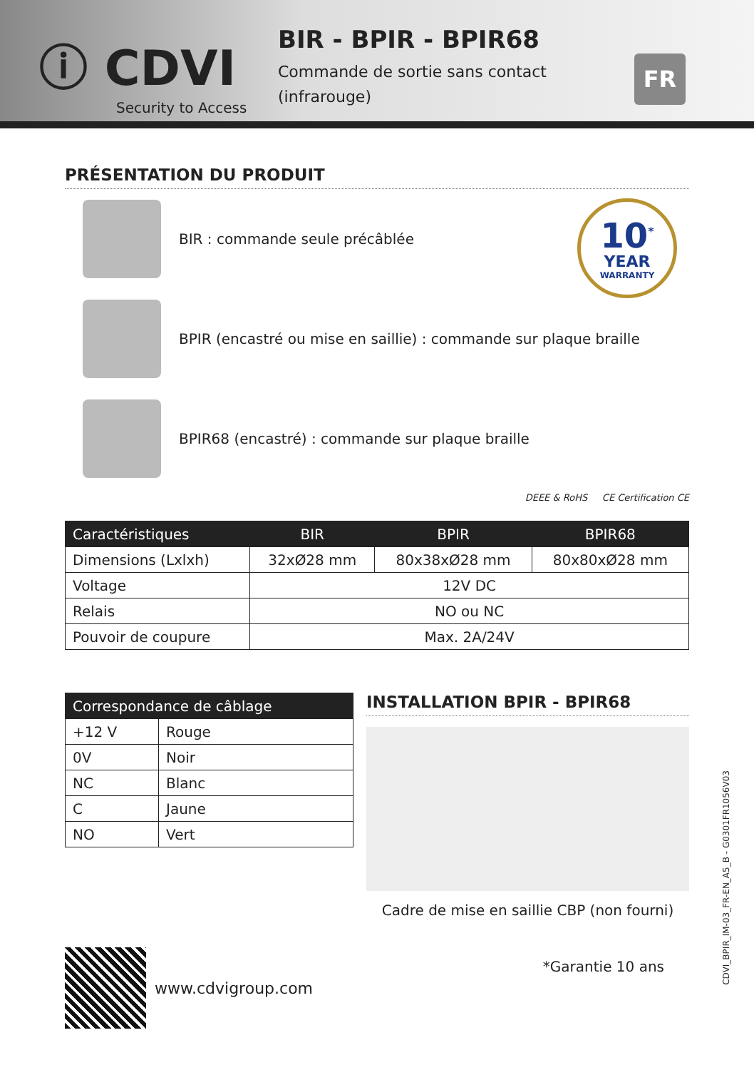ⓘ CDVI
Security to Access
BIR - BPIR - BPIR68
Commande de sortie sans contact
(infrarouge)
FR
PRÉSENTATION DU PRODUIT
10<sup>*</sup>
YEAR
WARRANTY
BIR : commande seule précâblée
BPIR (encastré ou mise en saillie) : commande sur plaque braille
BPIR68 (encastré) : commande sur plaque braille
DEEE & RoHS CE Certification CE
| Caractéristiques | BIR | BPIR | BPIR68 |
| --- | --- | --- | --- |
| Dimensions (Lxlxh) | 32xØ28 mm | 80x38xØ28 mm | 80x80xØ28 mm |
| Voltage | 12V DC | | |
| Relais | NO ou NC | | |
| Pouvoir de coupure | Max. 2A/24V | | |
| Correspondance de câblage | |
| --- | --- |
| +12 V | Rouge |
| 0V | Noir |
| NC | Blanc |
| C | Jaune |
| NO | Vert |
www.cdvigroup.com
INSTALLATION BPIR - BPIR68
Cadre de mise en saillie CBP (non fourni)
*Garantie 10 ans
CDVI_BPIR_IM-03_FR-EN_A5_B - G0301FR1056V03